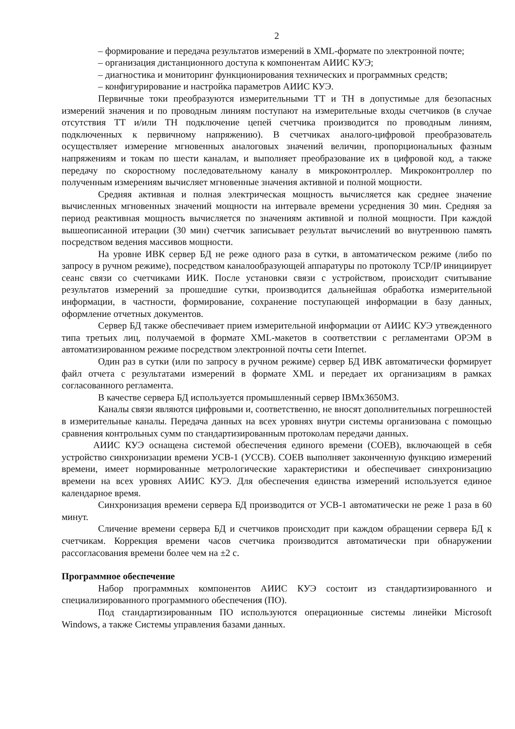2
– формирование и передача результатов измерений в XML-формате по электронной почте;
– организация дистанционного доступа к компонентам АИИС КУЭ;
– диагностика и мониторинг функционирования технических и программных средств;
– конфигурирование и настройка параметров АИИС КУЭ.
Первичные токи преобразуются измерительными ТТ и ТН в допустимые для безопасных измерений значения и по проводным линиям поступают на измерительные входы счетчиков (в случае отсутствия ТТ и/или ТН подключение цепей счетчика производится по проводным линиям, подключенных к первичному напряжению). В счетчиках аналого-цифровой преобразователь осуществляет измерение мгновенных аналоговых значений величин, пропорциональных фазным напряжениям и токам по шести каналам, и выполняет преобразование их в цифровой код, а также передачу по скоростному последовательному каналу в микроконтроллер. Микроконтроллер по полученным измерениям вычисляет мгновенные значения активной и полной мощности.
Средняя активная и полная электрическая мощность вычисляется как среднее значение вычисленных мгновенных значений мощности на интервале времени усреднения 30 мин. Средняя за период реактивная мощность вычисляется по значениям активной и полной мощности. При каждой вышеописанной итерации (30 мин) счетчик записывает результат вычислений во внутреннюю память посредством ведения массивов мощности.
На уровне ИВК сервер БД не реже одного раза в сутки, в автоматическом режиме (либо по запросу в ручном режиме), посредством каналообразующей аппаратуры по протоколу TCP/IP инициирует сеанс связи со счетчиками ИИК. После установки связи с устройством, происходит считывание результатов измерений за прошедшие сутки, производится дальнейшая обработка измерительной информации, в частности, формирование, сохранение поступающей информации в базу данных, оформление отчетных документов.
Сервер БД также обеспечивает прием измерительной информации от АИИС КУЭ утвежденного типа третьих лиц, получаемой в формате XML-макетов в соответствии с регламентами ОРЭМ в автоматизированном режиме посредством электронной почты сети Internet.
Один раз в сутки (или по запросу в ручном режиме) сервер БД ИВК автоматически формирует файл отчета с результатами измерений в формате XML и передает их организациям в рамках согласованного регламента.
В качестве сервера БД используется промышленный сервер IBMx3650M3.
Каналы связи являются цифровыми и, соответственно, не вносят дополнительных погрешностей в измерительные каналы. Передача данных на всех уровнях внутри системы организована с помощью сравнения контрольных сумм по стандартизированным протоколам передачи данных.
АИИС КУЭ оснащена системой обеспечения единого времени (СОЕВ), включающей в себя устройство синхронизации времени УСВ-1 (УССВ). СОЕВ выполняет законченную функцию измерений времени, имеет нормированные метрологические характеристики и обеспечивает синхронизацию времени на всех уровнях АИИС КУЭ. Для обеспечения единства измерений используется единое календарное время.
Синхронизация времени сервера БД производится от УСВ-1 автоматически не реже 1 раза в 60 минут.
Сличение времени сервера БД и счетчиков происходит при каждом обращении сервера БД к счетчикам. Коррекция времени часов счетчика производится автоматически при обнаружении рассогласования времени более чем на ±2 с.
Программное обеспечение
Набор программных компонентов АИИС КУЭ состоит из стандартизированного и специализированного программного обеспечения (ПО).
Под стандартизированным ПО используются операционные системы линейки Microsoft Windows, а также Системы управления базами данных.